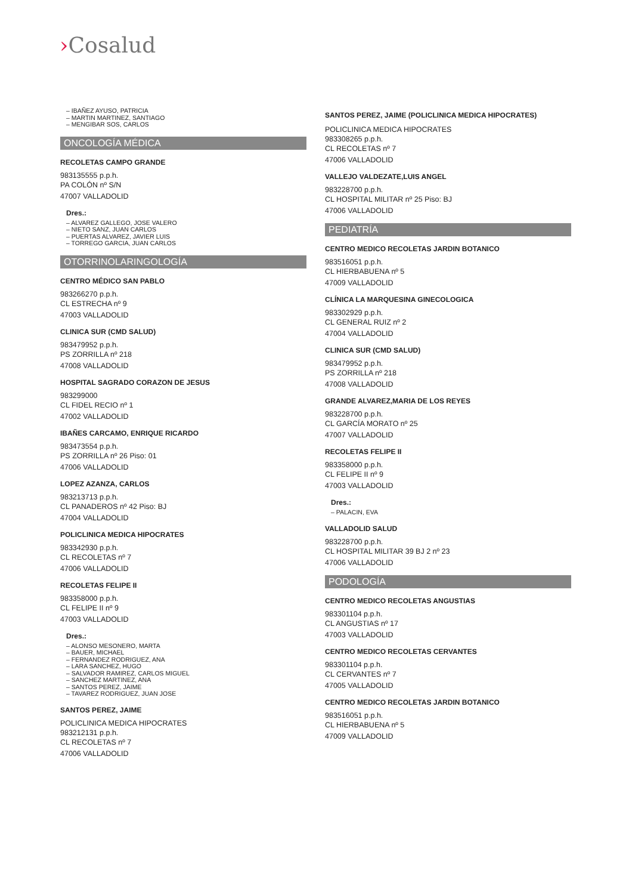›Cosalud
IBAÑEZ AYUSO, PATRICIA
MARTIN MARTINEZ, SANTIAGO
MENGIBAR SOS, CARLOS
ONCOLOGÍA MÉDICA
RECOLETAS CAMPO GRANDE
983135555 p.p.h.
PA COLÓN nº S/N
47007 VALLADOLID
Dres.:
ALVAREZ GALLEGO, JOSE VALERO
NIETO SANZ, JUAN CARLOS
PUERTAS ALVAREZ, JAVIER LUIS
TORREGO GARCIA, JUAN CARLOS
OTORRINOLARINGOLOGÍA
CENTRO MÉDICO SAN PABLO
983266270 p.p.h.
CL ESTRECHA nº 9
47003 VALLADOLID
CLINICA SUR (CMD SALUD)
983479952 p.p.h.
PS ZORRILLA nº 218
47008 VALLADOLID
HOSPITAL SAGRADO CORAZON DE JESUS
983299000
CL FIDEL RECIO nº 1
47002 VALLADOLID
IBAÑES CARCAMO, ENRIQUE RICARDO
983473554 p.p.h.
PS ZORRILLA nº 26 Piso: 01
47006 VALLADOLID
LOPEZ AZANZA, CARLOS
983213713 p.p.h.
CL PANADEROS nº 42 Piso: BJ
47004 VALLADOLID
POLICLINICA MEDICA HIPOCRATES
983342930 p.p.h.
CL RECOLETAS nº 7
47006 VALLADOLID
RECOLETAS FELIPE II
983358000 p.p.h.
CL FELIPE II nº 9
47003 VALLADOLID
Dres.:
ALONSO MESONERO, MARTA
BAUER, MICHAEL
FERNANDEZ RODRIGUEZ, ANA
LARA SANCHEZ, HUGO
SALVADOR RAMIREZ, CARLOS MIGUEL
SANCHEZ MARTINEZ, ANA
SANTOS PEREZ, JAIME
TAVAREZ RODRIGUEZ, JUAN JOSE
SANTOS PEREZ, JAIME
POLICLINICA MEDICA HIPOCRATES
983212131 p.p.h.
CL RECOLETAS nº 7
47006 VALLADOLID
SANTOS PEREZ, JAIME (POLICLINICA MEDICA HIPOCRATES)
POLICLINICA MEDICA HIPOCRATES
983308265 p.p.h.
CL RECOLETAS nº 7
47006 VALLADOLID
VALLEJO VALDEZATE,LUIS ANGEL
983228700 p.p.h.
CL HOSPITAL MILITAR nº 25 Piso: BJ
47006 VALLADOLID
PEDIATRÍA
CENTRO MEDICO RECOLETAS JARDIN BOTANICO
983516051 p.p.h.
CL HIERBABUENA nº 5
47009 VALLADOLID
CLÍNICA LA MARQUESINA GINECOLOGICA
983302929 p.p.h.
CL GENERAL RUIZ nº 2
47004 VALLADOLID
CLINICA SUR (CMD SALUD)
983479952 p.p.h.
PS ZORRILLA nº 218
47008 VALLADOLID
GRANDE ALVAREZ,MARIA DE LOS REYES
983228700 p.p.h.
CL GARCÍA MORATO nº 25
47007 VALLADOLID
RECOLETAS FELIPE II
983358000 p.p.h.
CL FELIPE II nº 9
47003 VALLADOLID
Dres.:
PALACIN, EVA
VALLADOLID SALUD
983228700 p.p.h.
CL HOSPITAL MILITAR 39 BJ 2 nº 23
47006 VALLADOLID
PODOLOGÍA
CENTRO MEDICO RECOLETAS ANGUSTIAS
983301104 p.p.h.
CL ANGUSTIAS nº 17
47003 VALLADOLID
CENTRO MEDICO RECOLETAS CERVANTES
983301104 p.p.h.
CL CERVANTES nº 7
47005 VALLADOLID
CENTRO MEDICO RECOLETAS JARDIN BOTANICO
983516051 p.p.h.
CL HIERBABUENA nº 5
47009 VALLADOLID